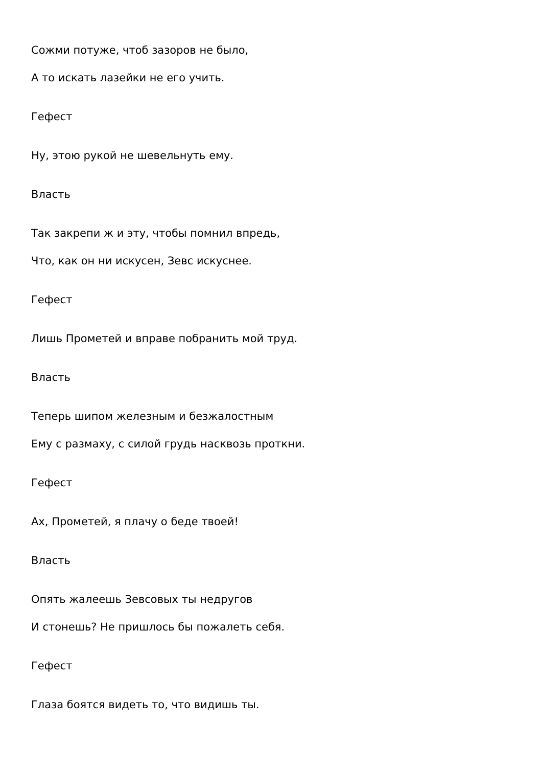Сожми потуже, чтоб зазоров не было,
А то искать лазейки не его учить.
Гефест
Ну, этою рукой не шевельнуть ему.
Власть
Так закрепи ж и эту, чтобы помнил впредь,
Что, как он ни искусен, Зевс искуснее.
Гефест
Лишь Прометей и вправе побранить мой труд.
Власть
Теперь шипом железным и безжалостным
Ему с размаху, с силой грудь насквозь проткни.
Гефест
Ах, Прометей, я плачу о беде твоей!
Власть
Опять жалеешь Зевсовых ты недругов
И стонешь? Не пришлось бы пожалеть себя.
Гефест
Глаза боятся видеть то, что видишь ты.